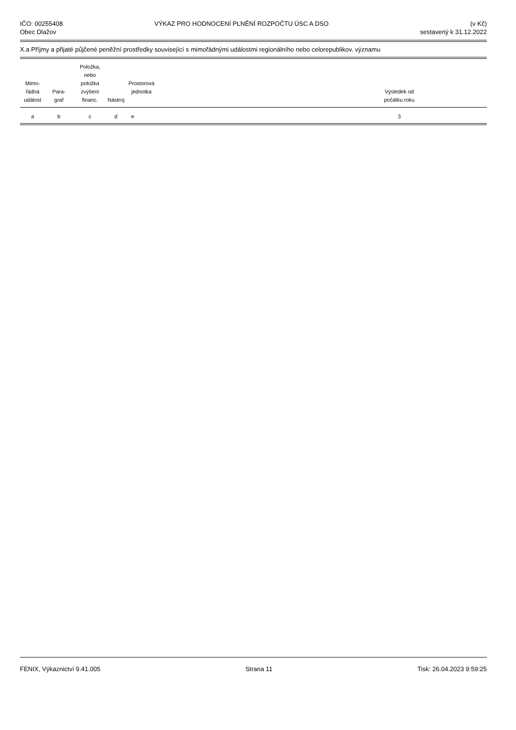IČO: 00255408
Obec Dlažov
VÝKAZ PRO HODNOCENÍ PLNĚNÍ ROZPOČTU ÚSC A DSO
(v Kč)
sestavený k 31.12.2022
X.a Příjmy a přijaté půjčené peněžní prostředky související s mimořádnými událostmi regionálního nebo celorepublikov. významu
| Mimo- řádná událost | Para- graf | Položka, nebo položka zvýšení financ. | Nástroj | Prostorová jednotka | | Výsledek od počátku roku | |
| --- | --- | --- | --- | --- | --- | --- | --- |
| a | b | c | d | e | | 3 | |
FENIX, Výkaznictví 9.41.005 Strana 11 Tisk: 26.04.2023 9:59:25